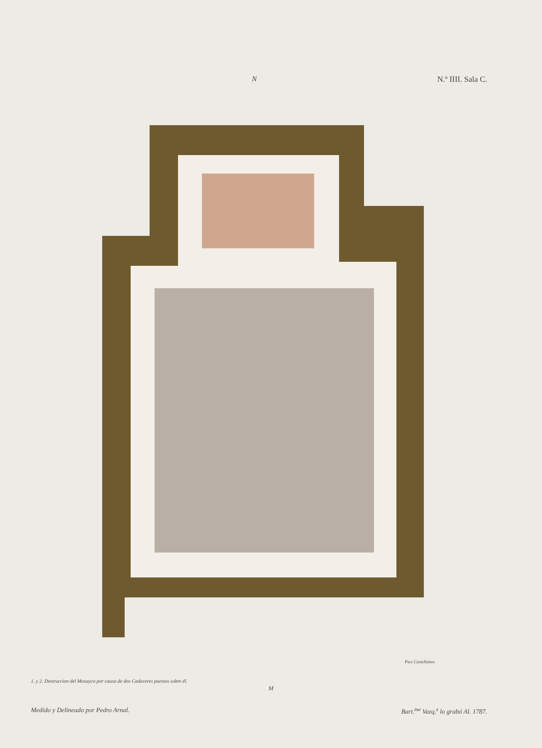N N.º IIII. Sala C.
Pies Castellanos
1. y 2. Destruccion del Mosayco por causa de dos Cadaveres puestos sobre él.
M
Medido y Delineado por Pedro Arnal. Bart.<sup>me</sup> Vazq.<sup>z</sup> lo grabó Al. 1787.